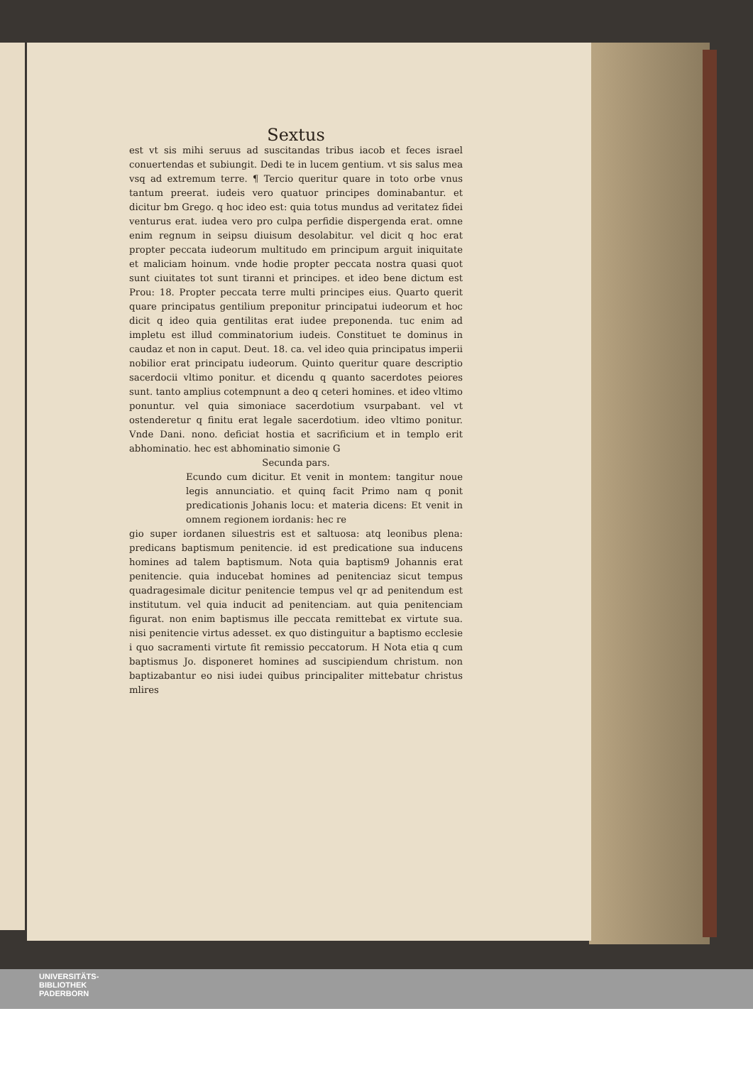Sextus
est vt sis mihi seruus ad suscitandas tribus iacob et feces israel conuertendas et subiungit. Dedi te in lucem gentium. vt sis salus mea vsq ad extremum terre. ¶ Tercio queritur quare in toto orbe vnus tantum preerat. iudeis vero quatuor principes dominabantur. et dicitur bm Grego. q hoc ideo est: quia totus mundus ad veritatez fidei venturus erat. iudea vero pro culpa perfidie dispergenda erat. omne enim regnum in seipsu diuisum desolabitur. vel dicit q hoc erat propter peccata iudeorum multitudo em principum arguit iniquitate et maliciam hoinum. vnde hodie propter peccata nostra quasi quot sunt ciuitates tot sunt tiranni et principes. et ideo bene dictum est Prou: 18. Propter peccata terre multi principes eius. Quarto querit quare principatus gentilium preponitur principatui iudeorum et hoc dicit q ideo quia gentilitas erat iudee preponenda. tuc enim ad impletu est illud comminatorium iudeis. Constituet te dominus in caudaz et non in caput. Deut. 18. ca. vel ideo quia principatus imperii nobilior erat principatu iudeorum. Quinto queritur quare descriptio sacerdocii vltimo ponitur. et dicendu q quanto sacerdotes peiores sunt. tanto amplius cotempnunt a deo q ceteri homines. et ideo vltimo ponuntur. vel quia simoniace sacerdotium vsurpabant. vel vt ostenderetur q finitu erat legale sacerdotium. ideo vltimo ponitur. Vnde Dani. nono. deficiat hostia et sacrificium et in templo erit abhominatio. hec est abhominatio simonie G
Secunda pars.
Ecundo cum dicitur. Et venit in montem: tangitur noue legis annunciatio. et quinq facit Primo nam q ponit predicationis Johanis locu: et materia dicens: Et venit in omnem regionem iordanis: hec re
gio super iordanen siluestris est et saltuosa: atq leonibus plena: predicans baptismum penitencie. id est predicatione sua inducens homines ad talem baptismum. Nota quia baptism9 Johannis erat penitencie. quia inducebat homines ad penitenciaz sicut tempus quadragesimale dicitur penitencie tempus vel qr ad penitendum est institutum. vel quia inducit ad penitenciam. aut quia penitenciam figurat. non enim baptismus ille peccata remittebat ex virtute sua. nisi penitencie virtus adesset. ex quo distinguitur a baptismo ecclesie i quo sacramenti virtute fit remissio peccatorum. H Nota etia q cum baptismus Jo. disponeret homines ad suscipiendum christum. non baptizabantur eo nisi iudei quibus principaliter mittebatur christus mlires
UNIVERSITÄTS-
BIBLIOTHEK
PADERBORN